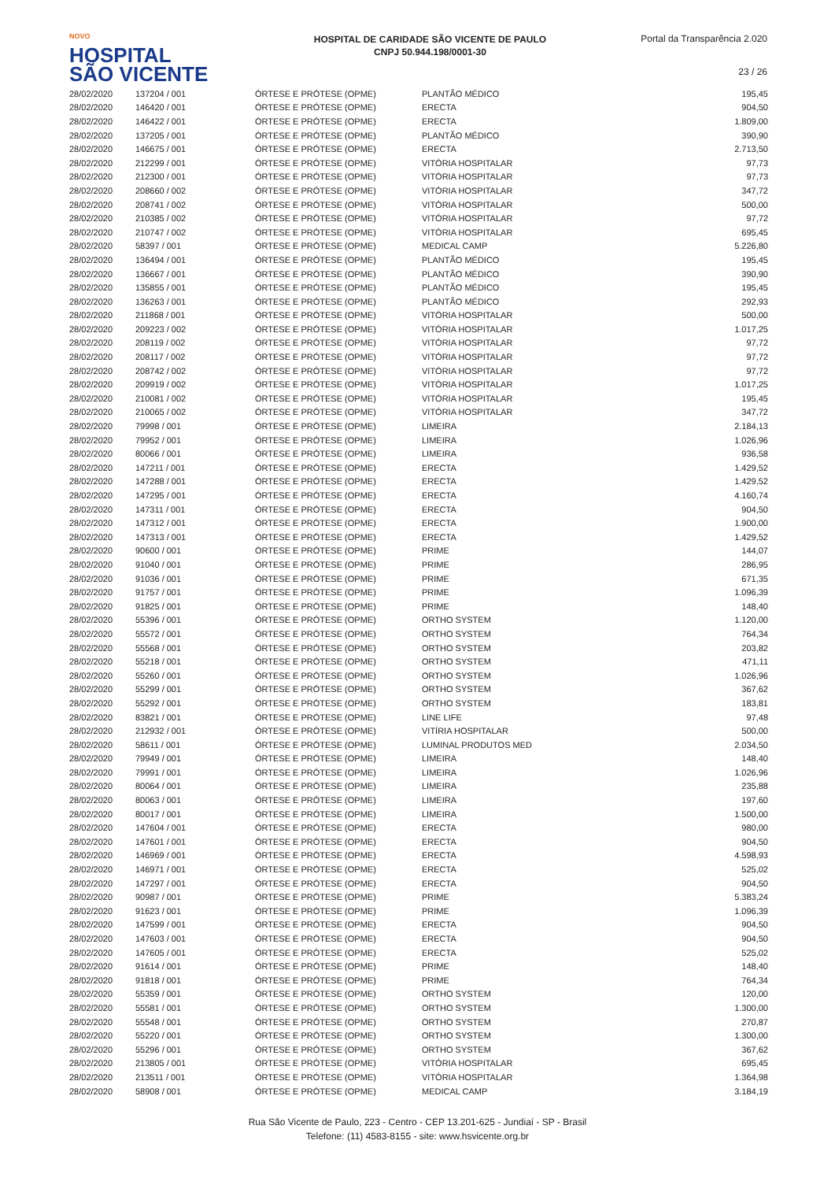NOVO
HOSPITAL
SÃO VICENTE
HOSPITAL DE CARIDADE SÃO VICENTE DE PAULO
CNPJ 50.944.198/0001-30
Portal da Transparência 2.020
23 / 26
| 28/02/2020 | 137204 / 001 | ÓRTESE E PRÓTESE (OPME) | PLANTÃO MÉDICO | 195,45 |
| 28/02/2020 | 146420 / 001 | ÓRTESE E PRÓTESE (OPME) | ERECTA | 904,50 |
| 28/02/2020 | 146422 / 001 | ÓRTESE E PRÓTESE (OPME) | ERECTA | 1.809,00 |
| 28/02/2020 | 137205 / 001 | ÓRTESE E PRÓTESE (OPME) | PLANTÃO MÉDICO | 390,90 |
| 28/02/2020 | 146675 / 001 | ÓRTESE E PRÓTESE (OPME) | ERECTA | 2.713,50 |
| 28/02/2020 | 212299 / 001 | ÓRTESE E PRÓTESE (OPME) | VITÓRIA HOSPITALAR | 97,73 |
| 28/02/2020 | 212300 / 001 | ÓRTESE E PRÓTESE (OPME) | VITÓRIA HOSPITALAR | 97,73 |
| 28/02/2020 | 208660 / 002 | ÓRTESE E PRÓTESE (OPME) | VITÓRIA HOSPITALAR | 347,72 |
| 28/02/2020 | 208741 / 002 | ÓRTESE E PRÓTESE (OPME) | VITÓRIA HOSPITALAR | 500,00 |
| 28/02/2020 | 210385 / 002 | ÓRTESE E PRÓTESE (OPME) | VITÓRIA HOSPITALAR | 97,72 |
| 28/02/2020 | 210747 / 002 | ÓRTESE E PRÓTESE (OPME) | VITÓRIA HOSPITALAR | 695,45 |
| 28/02/2020 | 58397 / 001 | ÓRTESE E PRÓTESE (OPME) | MEDICAL CAMP | 5.226,80 |
| 28/02/2020 | 136494 / 001 | ÓRTESE E PRÓTESE (OPME) | PLANTÃO MÉDICO | 195,45 |
| 28/02/2020 | 136667 / 001 | ÓRTESE E PRÓTESE (OPME) | PLANTÃO MÉDICO | 390,90 |
| 28/02/2020 | 135855 / 001 | ÓRTESE E PRÓTESE (OPME) | PLANTÃO MÉDICO | 195,45 |
| 28/02/2020 | 136263 / 001 | ÓRTESE E PRÓTESE (OPME) | PLANTÃO MÉDICO | 292,93 |
| 28/02/2020 | 211868 / 001 | ÓRTESE E PRÓTESE (OPME) | VITÓRIA HOSPITALAR | 500,00 |
| 28/02/2020 | 209223 / 002 | ÓRTESE E PRÓTESE (OPME) | VITÓRIA HOSPITALAR | 1.017,25 |
| 28/02/2020 | 208119 / 002 | ÓRTESE E PRÓTESE (OPME) | VITÓRIA HOSPITALAR | 97,72 |
| 28/02/2020 | 208117 / 002 | ÓRTESE E PRÓTESE (OPME) | VITÓRIA HOSPITALAR | 97,72 |
| 28/02/2020 | 208742 / 002 | ÓRTESE E PRÓTESE (OPME) | VITÓRIA HOSPITALAR | 97,72 |
| 28/02/2020 | 209919 / 002 | ÓRTESE E PRÓTESE (OPME) | VITÓRIA HOSPITALAR | 1.017,25 |
| 28/02/2020 | 210081 / 002 | ÓRTESE E PRÓTESE (OPME) | VITÓRIA HOSPITALAR | 195,45 |
| 28/02/2020 | 210065 / 002 | ÓRTESE E PRÓTESE (OPME) | VITÓRIA HOSPITALAR | 347,72 |
| 28/02/2020 | 79998 / 001 | ÓRTESE E PRÓTESE (OPME) | LIMEIRA | 2.184,13 |
| 28/02/2020 | 79952 / 001 | ÓRTESE E PRÓTESE (OPME) | LIMEIRA | 1.026,96 |
| 28/02/2020 | 80066 / 001 | ÓRTESE E PRÓTESE (OPME) | LIMEIRA | 936,58 |
| 28/02/2020 | 147211 / 001 | ÓRTESE E PRÓTESE (OPME) | ERECTA | 1.429,52 |
| 28/02/2020 | 147288 / 001 | ÓRTESE E PRÓTESE (OPME) | ERECTA | 1.429,52 |
| 28/02/2020 | 147295 / 001 | ÓRTESE E PRÓTESE (OPME) | ERECTA | 4.160,74 |
| 28/02/2020 | 147311 / 001 | ÓRTESE E PRÓTESE (OPME) | ERECTA | 904,50 |
| 28/02/2020 | 147312 / 001 | ÓRTESE E PRÓTESE (OPME) | ERECTA | 1.900,00 |
| 28/02/2020 | 147313 / 001 | ÓRTESE E PRÓTESE (OPME) | ERECTA | 1.429,52 |
| 28/02/2020 | 90600 / 001 | ÓRTESE E PRÓTESE (OPME) | PRIME | 144,07 |
| 28/02/2020 | 91040 / 001 | ÓRTESE E PRÓTESE (OPME) | PRIME | 286,95 |
| 28/02/2020 | 91036 / 001 | ÓRTESE E PRÓTESE (OPME) | PRIME | 671,35 |
| 28/02/2020 | 91757 / 001 | ÓRTESE E PRÓTESE (OPME) | PRIME | 1.096,39 |
| 28/02/2020 | 91825 / 001 | ÓRTESE E PRÓTESE (OPME) | PRIME | 148,40 |
| 28/02/2020 | 55396 / 001 | ÓRTESE E PRÓTESE (OPME) | ORTHO SYSTEM | 1.120,00 |
| 28/02/2020 | 55572 / 001 | ÓRTESE E PRÓTESE (OPME) | ORTHO SYSTEM | 764,34 |
| 28/02/2020 | 55568 / 001 | ÓRTESE E PRÓTESE (OPME) | ORTHO SYSTEM | 203,82 |
| 28/02/2020 | 55218 / 001 | ÓRTESE E PRÓTESE (OPME) | ORTHO SYSTEM | 471,11 |
| 28/02/2020 | 55260 / 001 | ÓRTESE E PRÓTESE (OPME) | ORTHO SYSTEM | 1.026,96 |
| 28/02/2020 | 55299 / 001 | ÓRTESE E PRÓTESE (OPME) | ORTHO SYSTEM | 367,62 |
| 28/02/2020 | 55292 / 001 | ÓRTESE E PRÓTESE (OPME) | ORTHO SYSTEM | 183,81 |
| 28/02/2020 | 83821 / 001 | ÓRTESE E PRÓTESE (OPME) | LINE LIFE | 97,48 |
| 28/02/2020 | 212932 / 001 | ÓRTESE E PRÓTESE (OPME) | VITÍRIA HOSPITALAR | 500,00 |
| 28/02/2020 | 58611 / 001 | ÓRTESE E PRÓTESE (OPME) | LUMINAL PRODUTOS MED | 2.034,50 |
| 28/02/2020 | 79949 / 001 | ÓRTESE E PRÓTESE (OPME) | LIMEIRA | 148,40 |
| 28/02/2020 | 79991 / 001 | ÓRTESE E PRÓTESE (OPME) | LIMEIRA | 1.026,96 |
| 28/02/2020 | 80064 / 001 | ÓRTESE E PRÓTESE (OPME) | LIMEIRA | 235,88 |
| 28/02/2020 | 80063 / 001 | ÓRTESE E PRÓTESE (OPME) | LIMEIRA | 197,60 |
| 28/02/2020 | 80017 / 001 | ÓRTESE E PRÓTESE (OPME) | LIMEIRA | 1.500,00 |
| 28/02/2020 | 147604 / 001 | ÓRTESE E PRÓTESE (OPME) | ERECTA | 980,00 |
| 28/02/2020 | 147601 / 001 | ÓRTESE E PRÓTESE (OPME) | ERECTA | 904,50 |
| 28/02/2020 | 146969 / 001 | ÓRTESE E PRÓTESE (OPME) | ERECTA | 4.598,93 |
| 28/02/2020 | 146971 / 001 | ÓRTESE E PRÓTESE (OPME) | ERECTA | 525,02 |
| 28/02/2020 | 147297 / 001 | ÓRTESE E PRÓTESE (OPME) | ERECTA | 904,50 |
| 28/02/2020 | 90987 / 001 | ÓRTESE E PRÓTESE (OPME) | PRIME | 5.383,24 |
| 28/02/2020 | 91623 / 001 | ÓRTESE E PRÓTESE (OPME) | PRIME | 1.096,39 |
| 28/02/2020 | 147599 / 001 | ÓRTESE E PRÓTESE (OPME) | ERECTA | 904,50 |
| 28/02/2020 | 147603 / 001 | ÓRTESE E PRÓTESE (OPME) | ERECTA | 904,50 |
| 28/02/2020 | 147605 / 001 | ÓRTESE E PRÓTESE (OPME) | ERECTA | 525,02 |
| 28/02/2020 | 91614 / 001 | ÓRTESE E PRÓTESE (OPME) | PRIME | 148,40 |
| 28/02/2020 | 91818 / 001 | ÓRTESE E PRÓTESE (OPME) | PRIME | 764,34 |
| 28/02/2020 | 55359 / 001 | ÓRTESE E PRÓTESE (OPME) | ORTHO SYSTEM | 120,00 |
| 28/02/2020 | 55581 / 001 | ÓRTESE E PRÓTESE (OPME) | ORTHO SYSTEM | 1.300,00 |
| 28/02/2020 | 55548 / 001 | ÓRTESE E PRÓTESE (OPME) | ORTHO SYSTEM | 270,87 |
| 28/02/2020 | 55220 / 001 | ÓRTESE E PRÓTESE (OPME) | ORTHO SYSTEM | 1.300,00 |
| 28/02/2020 | 55296 / 001 | ÓRTESE E PRÓTESE (OPME) | ORTHO SYSTEM | 367,62 |
| 28/02/2020 | 213805 / 001 | ÓRTESE E PRÓTESE (OPME) | VITÓRIA HOSPITALAR | 695,45 |
| 28/02/2020 | 213511 / 001 | ÓRTESE E PRÓTESE (OPME) | VITÓRIA HOSPITALAR | 1.364,98 |
| 28/02/2020 | 58908 / 001 | ÓRTESE E PRÓTESE (OPME) | MEDICAL CAMP | 3.184,19 |
Rua São Vicente de Paulo, 223 - Centro - CEP 13.201-625 - Jundiaí - SP - Brasil
Telefone: (11) 4583-8155 - site: www.hsvicente.org.br